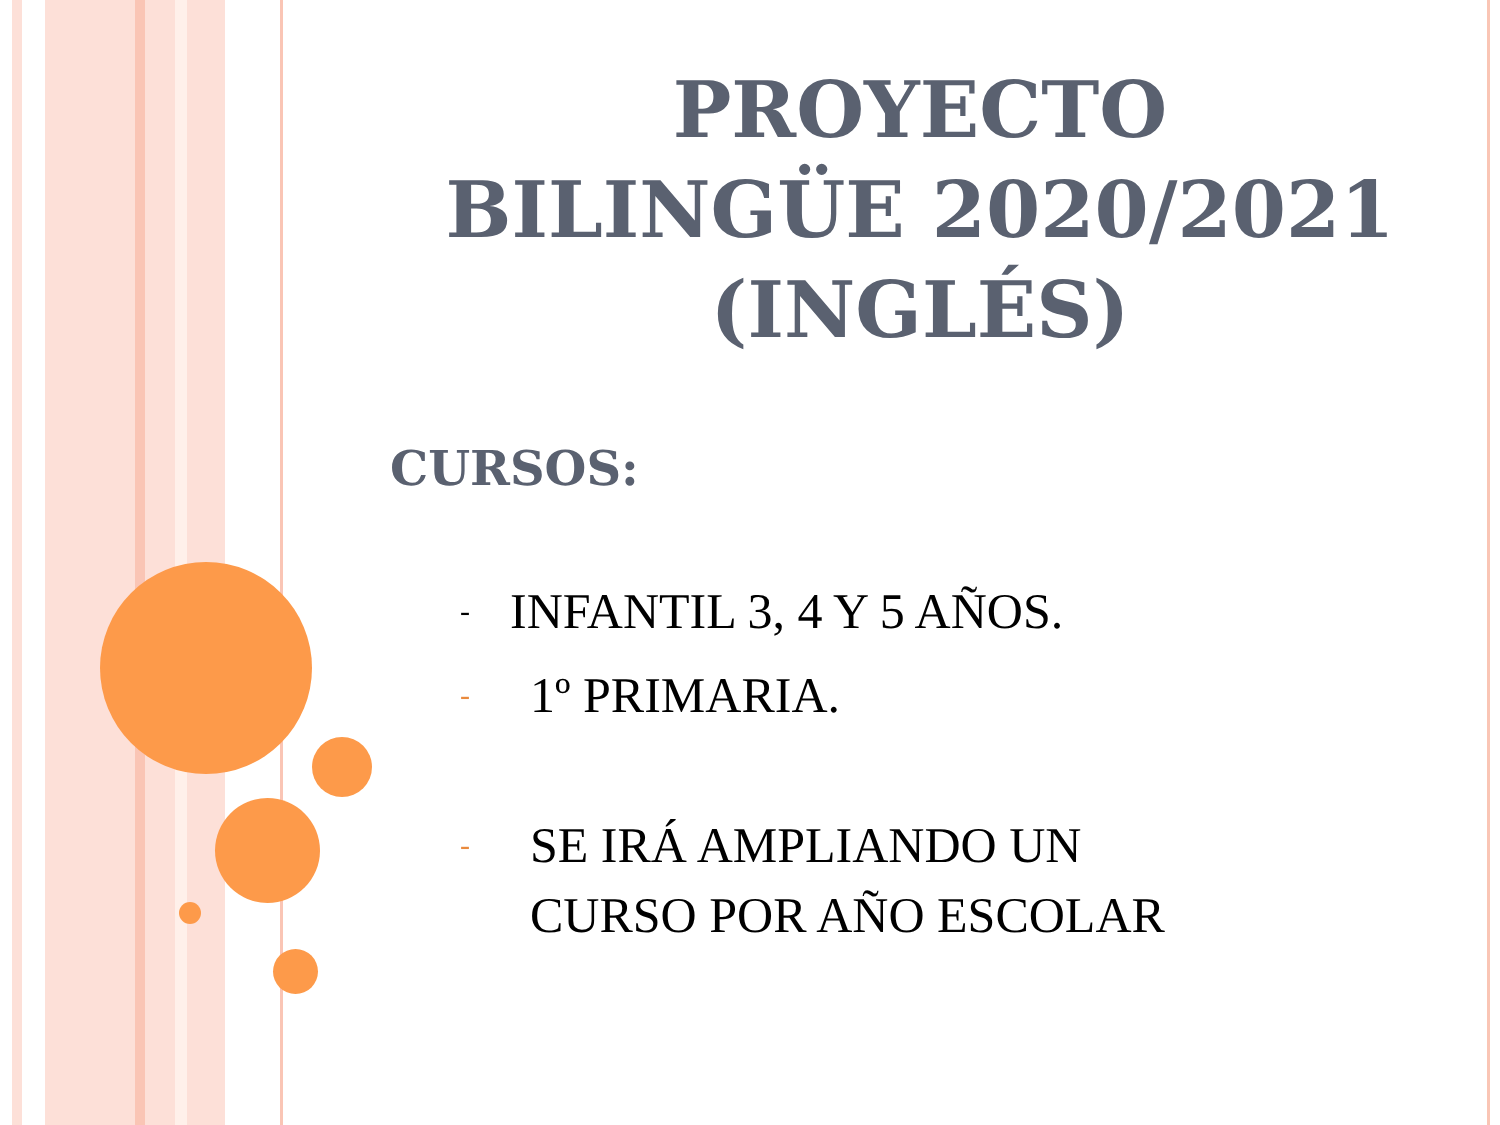PROYECTO
BILINGÜE 2020/2021
(INGLÉS)
CURSOS:
- INFANTIL 3, 4 Y 5 AÑOS.
- 1º PRIMARIA.
- SE IRÁ AMPLIANDO UN
CURSO POR AÑO ESCOLAR